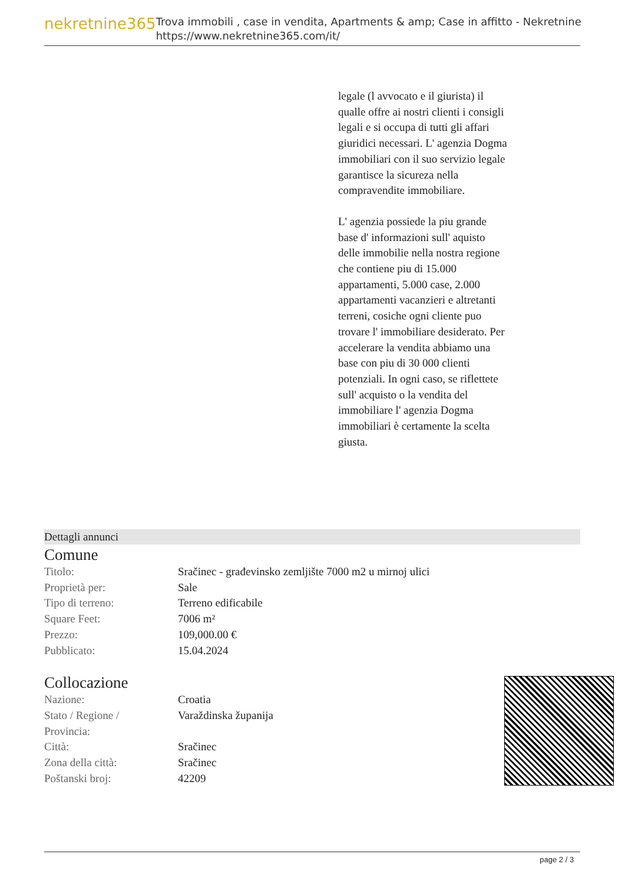nekretnine365
Trova immobili , case in vendita, Apartments & amp; Case in affitto - Nekretnine
https://www.nekretnine365.com/it/
legale (l avvocato e il giurista) il qualle offre ai nostri clienti i consigli legali e si occupa di tutti gli affari giuridici necessari. L' agenzia Dogma immobiliari con il suo servizio legale garantisce la sicureza nella compravendite immobiliare.
L' agenzia possiede la piu grande base d' informazioni sull' aquisto delle immobilie nella nostra regione che contiene piu di 15.000 appartamenti, 5.000 case, 2.000 appartamenti vacanzieri e altretanti terreni, cosiche ogni cliente puo trovare l' immobiliare desiderato. Per accelerare la vendita abbiamo una base con piu di 30 000 clienti potenziali. In ogni caso, se riflettete sull' acquisto o la vendita del immobiliare l' agenzia Dogma immobiliari è certamente la scelta giusta.
Dettagli annunci
Comune
| Titolo: | Sračinec - građevinsko zemljište 7000 m2 u mirnoj ulici |
| Proprietà per: | Sale |
| Tipo di terreno: | Terreno edificabile |
| Square Feet: | 7006 m² |
| Prezzo: | 109,000.00 € |
| Pubblicato: | 15.04.2024 |
Collocazione
| Nazione: | Croatia |
| Stato / Regione / Provincia: | Varaždinska županija |
| Città: | Sračinec |
| Zona della città: | Sračinec |
| Poštanski broj: | 42209 |
page 2 / 3